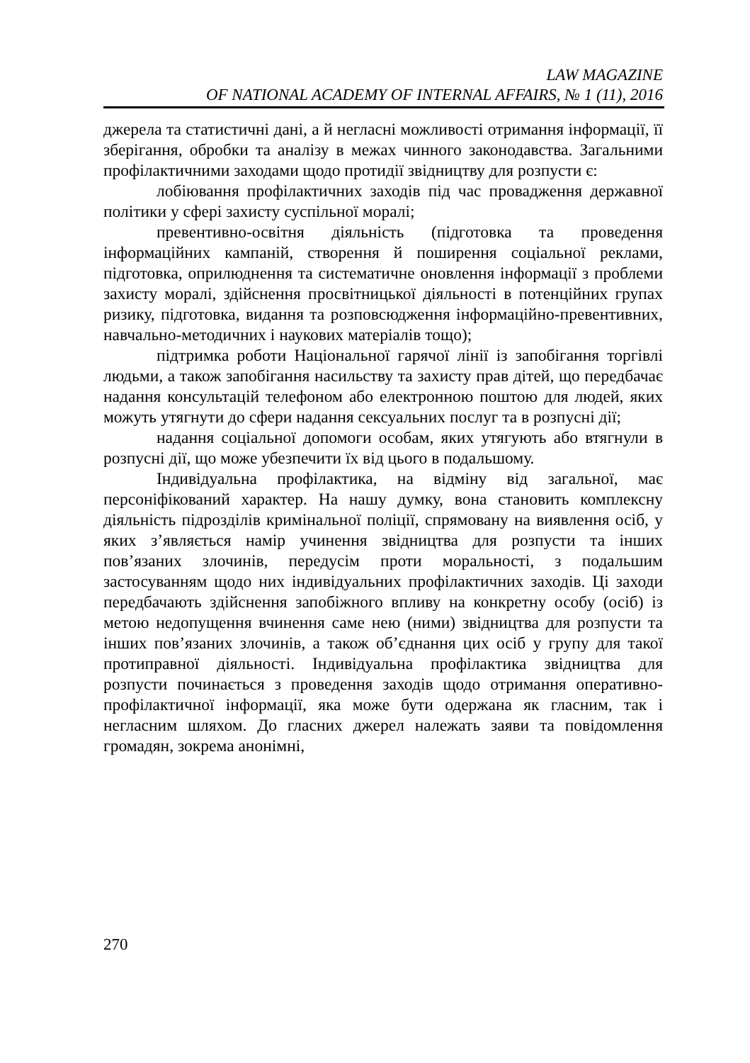LAW MAGAZINE
OF NATIONAL ACADEMY OF INTERNAL AFFAIRS, № 1 (11), 2016
джерела та статистичні дані, а й негласні можливості отримання інформації, її зберігання, обробки та аналізу в межах чинного законодавства. Загальними профілактичними заходами щодо протидії звідництву для розпусти є:
лобіювання профілактичних заходів під час провадження державної політики у сфері захисту суспільної моралі;
превентивно-освітня діяльність (підготовка та проведення інформаційних кампаній, створення й поширення соціальної реклами, підготовка, оприлюднення та систематичне оновлення інформації з проблеми захисту моралі, здійснення просвітницької діяльності в потенційних групах ризику, підготовка, видання та розповсюдження інформаційно-превентивних, навчально-методичних і наукових матеріалів тощо);
підтримка роботи Національної гарячої лінії із запобігання торгівлі людьми, а також запобігання насильству та захисту прав дітей, що передбачає надання консультацій телефоном або електронною поштою для людей, яких можуть утягнути до сфери надання сексуальних послуг та в розпусні дії;
надання соціальної допомоги особам, яких утягують або втягнули в розпусні дії, що може убезпечити їх від цього в подальшому.
Індивідуальна профілактика, на відміну від загальної, має персоніфікований характер. На нашу думку, вона становить комплексну діяльність підрозділів кримінальної поліції, спрямовану на виявлення осіб, у яких з’являється намір учинення звідництва для розпусти та інших пов’язаних злочинів, передусім проти моральності, з подальшим застосуванням щодо них індивідуальних профілактичних заходів. Ці заходи передбачають здійснення запобіжного впливу на конкретну особу (осіб) із метою недопущення вчинення саме нею (ними) звідництва для розпусти та інших пов’язаних злочинів, а також об’єднання цих осіб у групу для такої протиправної діяльності. Індивідуальна профілактика звідництва для розпусти починається з проведення заходів щодо отримання оперативно-профілактичної інформації, яка може бути одержана як гласним, так і негласним шляхом. До гласних джерел належать заяви та повідомлення громадян, зокрема анонімні,
270